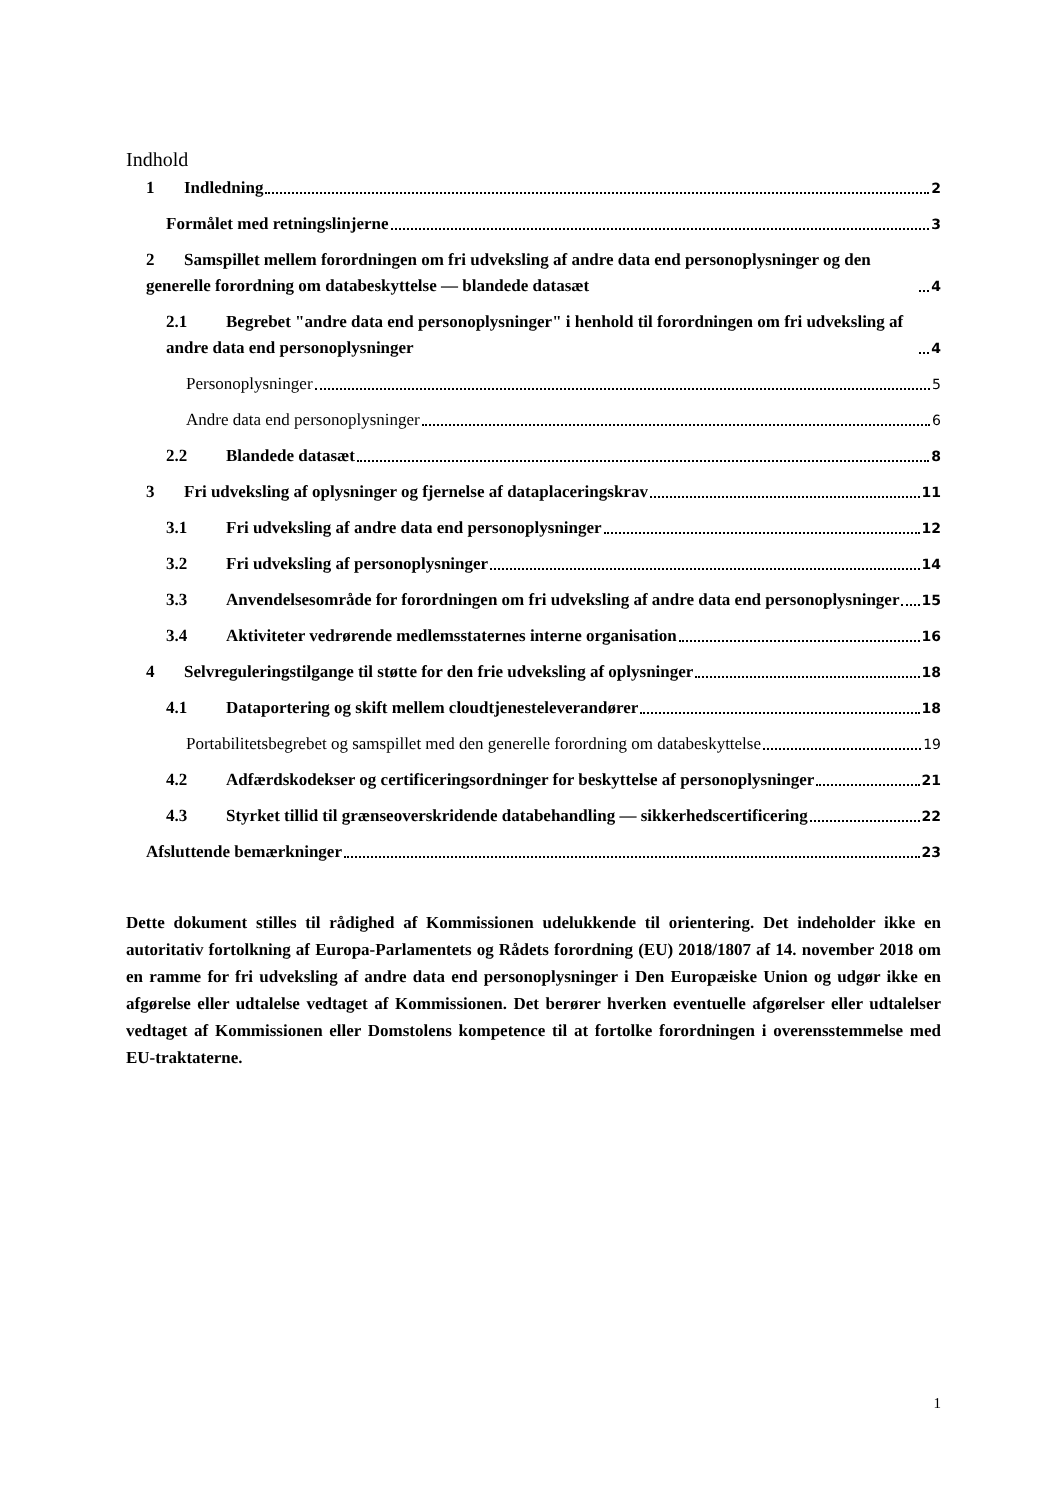Indhold
1 Indledning 2
Formålet med retningslinjerne 3
2 Samspillet mellem forordningen om fri udveksling af andre data end personoplysninger og den generelle forordning om databeskyttelse — blandede datasæt 4
2.1 Begrebet "andre data end personoplysninger" i henhold til forordningen om fri udveksling af andre data end personoplysninger 4
Personoplysninger 5
Andre data end personoplysninger 6
2.2 Blandede datasæt 8
3 Fri udveksling af oplysninger og fjernelse af dataplaceringskrav 11
3.1 Fri udveksling af andre data end personoplysninger 12
3.2 Fri udveksling af personoplysninger 14
3.3 Anvendelsesområde for forordningen om fri udveksling af andre data end personoplysninger 15
3.4 Aktiviteter vedrørende medlemsstaternes interne organisation 16
4 Selvreguleringstilgange til støtte for den frie udveksling af oplysninger 18
4.1 Dataportering og skift mellem cloudtjenesteleverandører 18
Portabilitetsbegrebet og samspillet med den generelle forordning om databeskyttelse 19
4.2 Adfærdskodekser og certificeringsordninger for beskyttelse af personoplysninger 21
4.3 Styrket tillid til grænseoverskridende databehandling — sikkerhedscertificering 22
Afsluttende bemærkninger 23
Dette dokument stilles til rådighed af Kommissionen udelukkende til orientering. Det indeholder ikke en autoritativ fortolkning af Europa-Parlamentets og Rådets forordning (EU) 2018/1807 af 14. november 2018 om en ramme for fri udveksling af andre data end personoplysninger i Den Europæiske Union og udgør ikke en afgørelse eller udtalelse vedtaget af Kommissionen. Det berører hverken eventuelle afgørelser eller udtalelser vedtaget af Kommissionen eller Domstolens kompetence til at fortolke forordningen i overensstemmelse med EU-traktaterne.
1